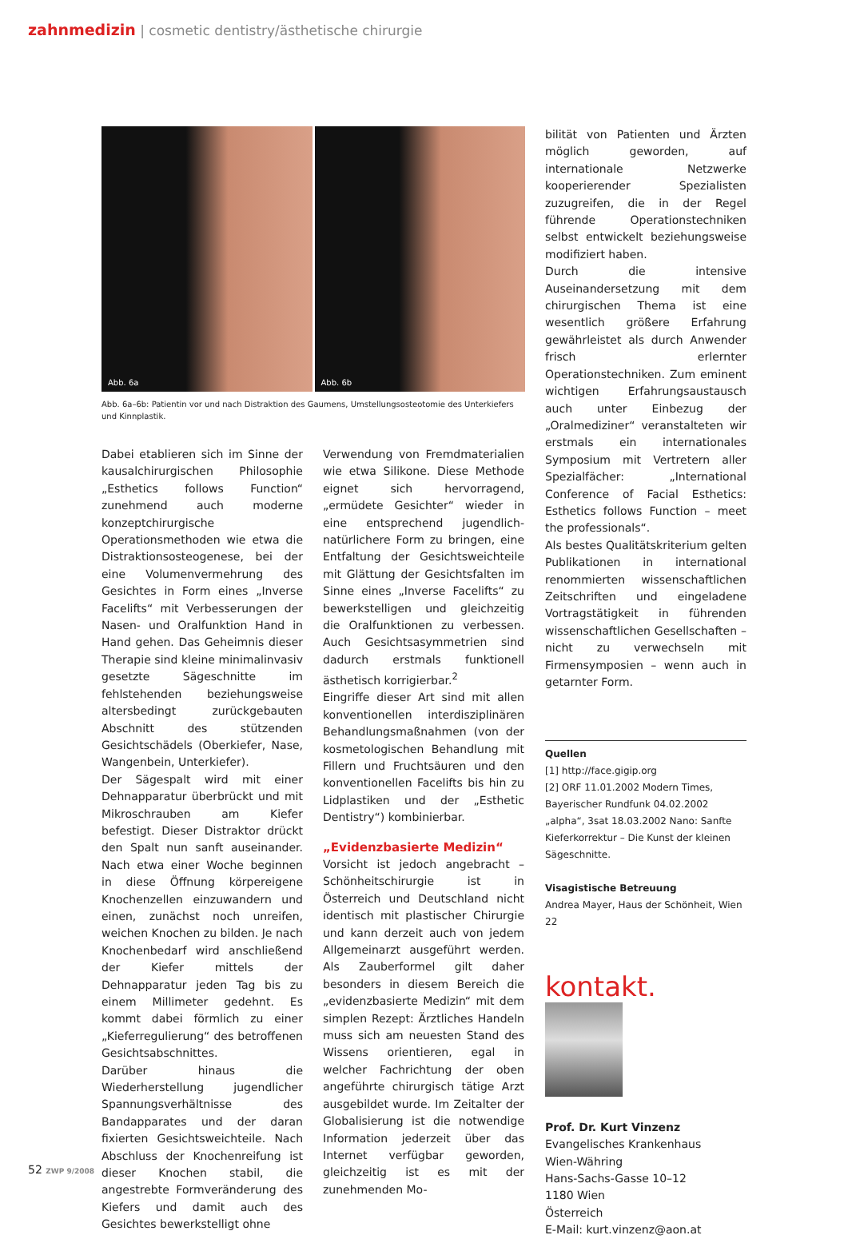zahnmedizin | cosmetic dentistry/ästhetische chirurgie
Abb. 6a
Abb. 6b
Abb. 6a–6b: Patientin vor und nach Distraktion des Gaumens, Umstellungsosteotomie des Unterkiefers und Kinnplastik.
Dabei etablieren sich im Sinne der kausalchirurgischen Philosophie „Esthetics follows Function“ zunehmend auch moderne konzeptchirurgische Operationsmethoden wie etwa die Distraktionsosteogenese, bei der eine Volumenvermehrung des Gesichtes in Form eines „Inverse Facelifts“ mit Verbesserungen der Nasen- und Oralfunktion Hand in Hand gehen. Das Geheimnis dieser Therapie sind kleine minimalinvasiv gesetzte Sägeschnitte im fehlstehenden beziehungsweise altersbedingt zurückgebauten Abschnitt des stützenden Gesichtschädels (Oberkiefer, Nase, Wangenbein, Unterkiefer).
Der Sägespalt wird mit einer Dehnapparatur überbrückt und mit Mikroschrauben am Kiefer befestigt. Dieser Distraktor drückt den Spalt nun sanft auseinander. Nach etwa einer Woche beginnen in diese Öffnung körpereigene Knochenzellen einzuwandern und einen, zunächst noch unreifen, weichen Knochen zu bilden. Je nach Knochenbedarf wird anschließend der Kiefer mittels der Dehnapparatur jeden Tag bis zu einem Millimeter gedehnt. Es kommt dabei förmlich zu einer „Kieferregulierung“ des betroffenen Gesichtsabschnittes.
Darüber hinaus die Wiederherstellung jugendlicher Spannungsverhältnisse des Bandapparates und der daran fixierten Gesichtsweichteile. Nach Abschluss der Knochenreifung ist dieser Knochen stabil, die angestrebte Formveränderung des Kiefers und damit auch des Gesichtes bewerkstelligt ohne
Verwendung von Fremdmaterialien wie etwa Silikone. Diese Methode eignet sich hervorragend, „ermüdete Gesichter“ wieder in eine entsprechend jugendlich-natürlichere Form zu bringen, eine Entfaltung der Gesichtsweichteile mit Glättung der Gesichtsfalten im Sinne eines „Inverse Facelifts“ zu bewerkstelligen und gleichzeitig die Oralfunktionen zu verbessen. Auch Gesichtsasymmetrien sind dadurch erstmals funktionell ästhetisch korrigierbar.<sup>2</sup>
Eingriffe dieser Art sind mit allen konventionellen interdisziplinären Behandlungsmaßnahmen (von der kosmetologischen Behandlung mit Fillern und Fruchtsäuren und den konventionellen Facelifts bis hin zu Lidplastiken und der „Esthetic Dentistry“) kombinierbar.
„Evidenzbasierte Medizin“
Vorsicht ist jedoch angebracht – Schönheitschirurgie ist in Österreich und Deutschland nicht identisch mit plastischer Chirurgie und kann derzeit auch von jedem Allgemeinarzt ausgeführt werden. Als Zauberformel gilt daher besonders in diesem Bereich die „evidenzbasierte Medizin“ mit dem simplen Rezept: Ärztliches Handeln muss sich am neuesten Stand des Wissens orientieren, egal in welcher Fachrichtung der oben angeführte chirurgisch tätige Arzt ausgebildet wurde. Im Zeitalter der Globalisierung ist die notwendige Information jederzeit über das Internet verfügbar geworden, gleichzeitig ist es mit der zunehmenden Mo-
bilität von Patienten und Ärzten möglich geworden, auf internationale Netzwerke kooperierender Spezialisten zuzugreifen, die in der Regel führende Operationstechniken selbst entwickelt beziehungsweise modifiziert haben.
Durch die intensive Auseinandersetzung mit dem chirurgischen Thema ist eine wesentlich größere Erfahrung gewährleistet als durch Anwender frisch erlernter Operationstechniken. Zum eminent wichtigen Erfahrungsaustausch auch unter Einbezug der „Oralmediziner“ veranstalteten wir erstmals ein internationales Symposium mit Vertretern aller Spezialfächer: „International Conference of Facial Esthetics: Esthetics follows Function – meet the professionals“.
Als bestes Qualitätskriterium gelten Publikationen in international renommierten wissenschaftlichen Zeitschriften und eingeladene Vortragstätigkeit in führenden wissenschaftlichen Gesellschaften – nicht zu verwechseln mit Firmensymposien – wenn auch in getarnter Form.
Quellen
[1] http://face.gigip.org
[2] ORF 11.01.2002 Modern Times, Bayerischer Rundfunk 04.02.2002 „alpha“, 3sat 18.03.2002 Nano: Sanfte Kieferkorrektur – Die Kunst der kleinen Sägeschnitte.
Visagistische Betreuung
Andrea Mayer, Haus der Schönheit, Wien 22
kontakt.
Prof. Dr. Kurt Vinzenz
Evangelisches Krankenhaus
Wien-Währing
Hans-Sachs-Gasse 10–12
1180 Wien
Österreich
E-Mail: kurt.vinzenz@aon.at
52 ZWP 9/2008